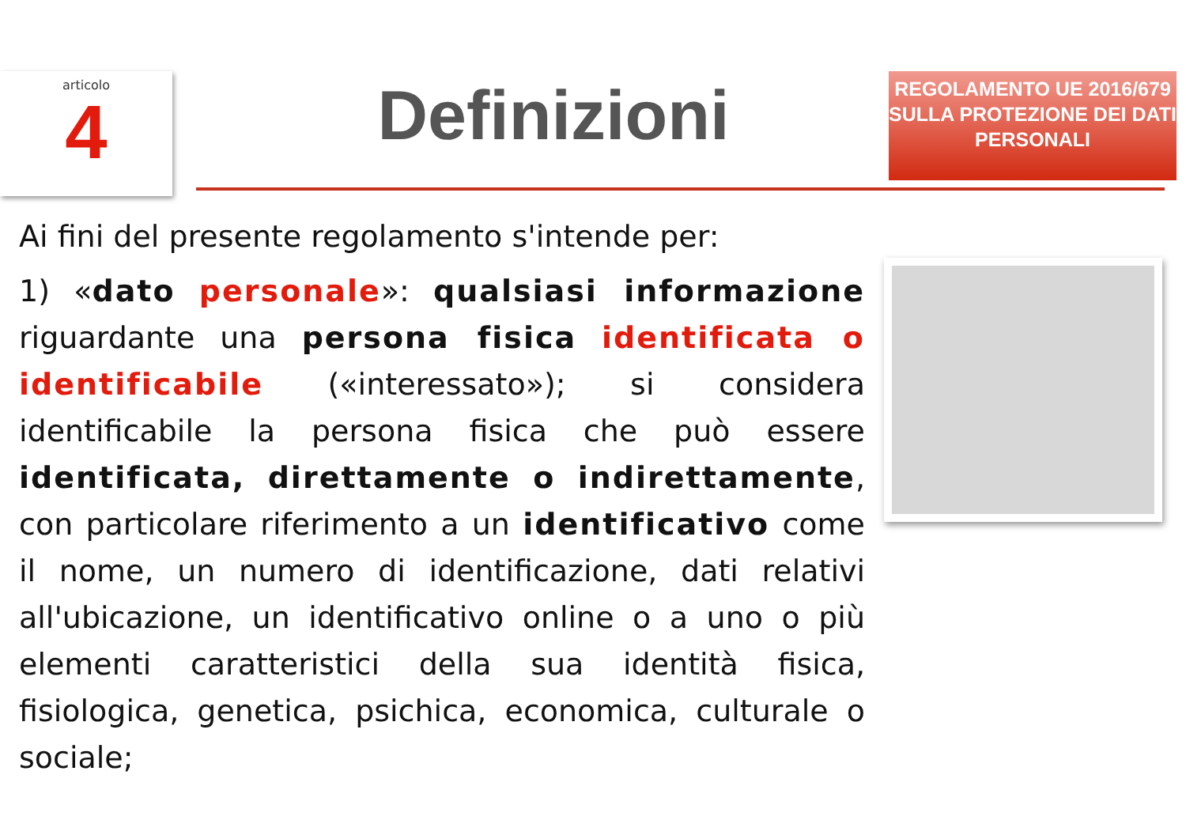articolo
4
Definizioni
REGOLAMENTO UE 2016/679 SULLA PROTEZIONE DEI DATI PERSONALI
Ai fini del presente regolamento s'intende per:
1) «dato personale»: qualsiasi informazione riguardante una persona fisica identificata o identificabile («interessato»); si considera identificabile la persona fisica che può essere identificata, direttamente o indirettamente, con particolare riferimento a un identificativo come il nome, un numero di identificazione, dati relativi all'ubicazione, un identificativo online o a uno o più elementi caratteristici della sua identità fisica, fisiologica, genetica, psichica, economica, culturale o sociale;